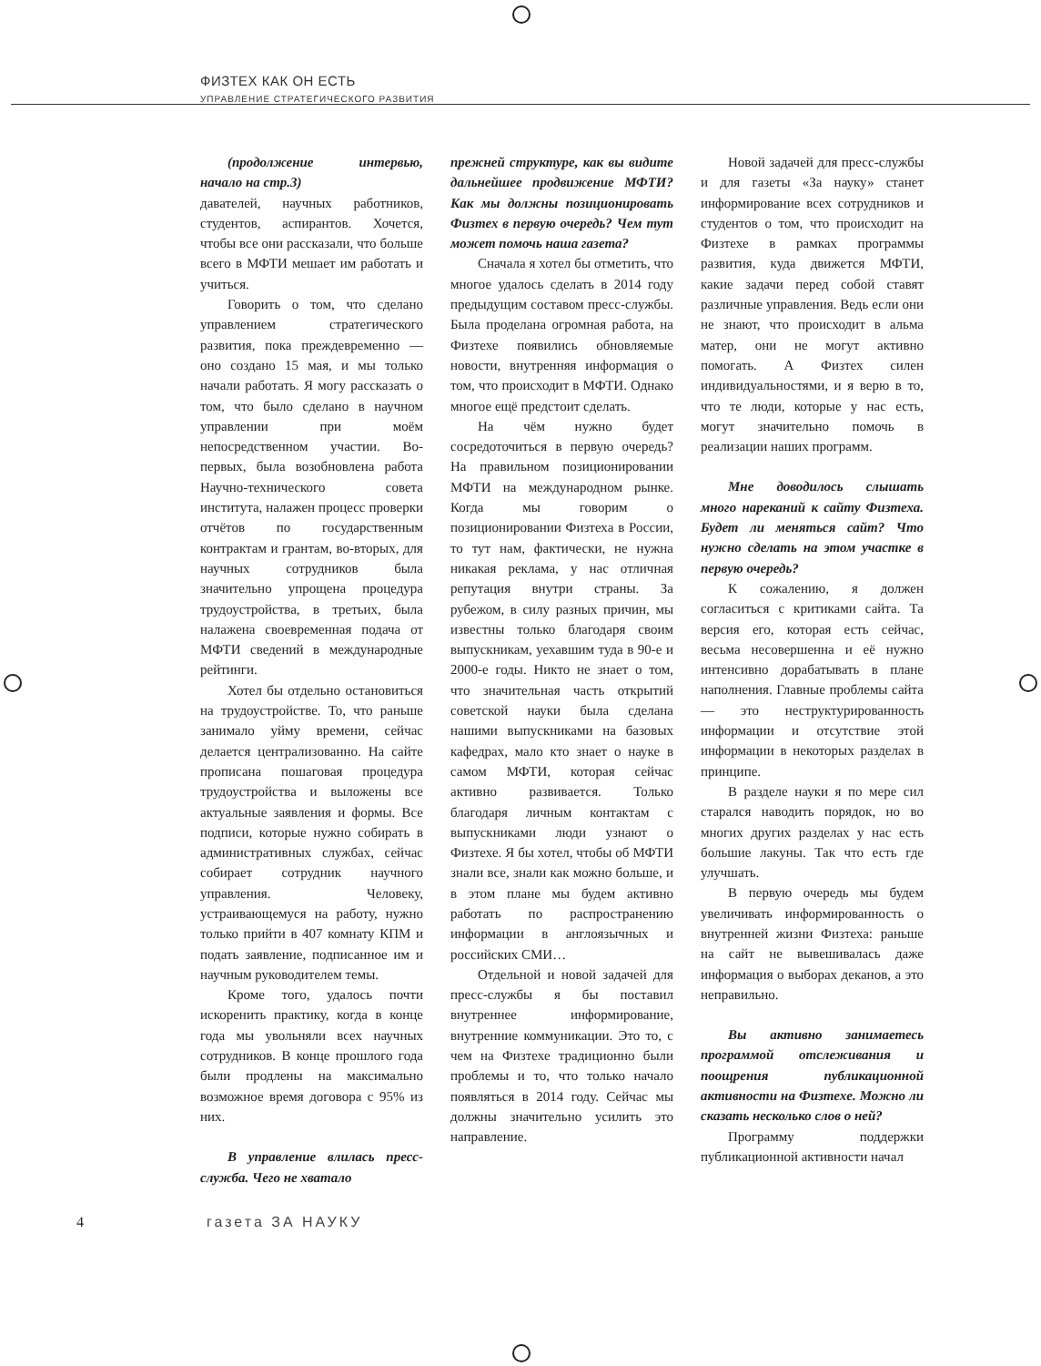ФИЗТЕХ КАК ОН ЕСТЬ
УПРАВЛЕНИЕ СТРАТЕГИЧЕСКОГО РАЗВИТИЯ
(продолжение интервью, начало на стр.3)
давателей, научных работников, студентов, аспирантов. Хочется, чтобы все они рассказали, что больше всего в МФТИ мешает им работать и учиться.
Говорить о том, что сделано управлением стратегического развития, пока преждевременно — оно создано 15 мая, и мы только начали работать. Я могу рассказать о том, что было сделано в научном управлении при моём непосредственном участии. Во-первых, была возобновлена работа Научно-технического совета института, налажен процесс проверки отчётов по государственным контрактам и грантам, во-вторых, для научных сотрудников была значительно упрощена процедура трудоустройства, в третьих, была налажена своевременная подача от МФТИ сведений в международные рейтинги.
Хотел бы отдельно остановиться на трудоустройстве. То, что раньше занимало уйму времени, сейчас делается централизованно. На сайте прописана пошаговая процедура трудоустройства и выложены все актуальные заявления и формы. Все подписи, которые нужно собирать в административных службах, сейчас собирает сотрудник научного управления. Человеку, устраивающемуся на работу, нужно только прийти в 407 комнату КПМ и подать заявление, подписанное им и научным руководителем темы.
Кроме того, удалось почти искоренить практику, когда в конце года мы увольняли всех научных сотрудников. В конце прошлого года были продлены на максимально возможное время договора с 95% из них.
В управление влилась пресс-служба. Чего не хватало
прежней структуре, как вы видите дальнейшее продвижение МФТИ? Как мы должны позиционировать Физтех в первую очередь? Чем тут может помочь наша газета?
Сначала я хотел бы отметить, что многое удалось сделать в 2014 году предыдущим составом пресс-службы. Была проделана огромная работа, на Физтехе появились обновляемые новости, внутренняя информация о том, что происходит в МФТИ. Однако многое ещё предстоит сделать.
На чём нужно будет сосредоточиться в первую очередь? На правильном позиционировании МФТИ на международном рынке. Когда мы говорим о позиционировании Физтеха в России, то тут нам, фактически, не нужна никакая реклама, у нас отличная репутация внутри страны. За рубежом, в силу разных причин, мы известны только благодаря своим выпускникам, уехавшим туда в 90-е и 2000-е годы. Никто не знает о том, что значительная часть открытий советской науки была сделана нашими выпускниками на базовых кафедрах, мало кто знает о науке в самом МФТИ, которая сейчас активно развивается. Только благодаря личным контактам с выпускниками люди узнают о Физтехе. Я бы хотел, чтобы об МФТИ знали все, знали как можно больше, и в этом плане мы будем активно работать по распространению информации в англоязычных и российских СМИ…
Отдельной и новой задачей для пресс-службы я бы поставил внутреннее информирование, внутренние коммуникации. Это то, с чем на Физтехе традиционно были проблемы и то, что только начало появляться в 2014 году. Сейчас мы должны значительно усилить это направление.
Новой задачей для пресс-службы и для газеты «За науку» станет информирование всех сотрудников и студентов о том, что происходит на Физтехе в рамках программы развития, куда движется МФТИ, какие задачи перед собой ставят различные управления. Ведь если они не знают, что происходит в альма матер, они не могут активно помогать. А Физтех силен индивидуальностями, и я верю в то, что те люди, которые у нас есть, могут значительно помочь в реализации наших программ.
Мне доводилось слышать много нареканий к сайту Физтеха. Будет ли меняться сайт? Что нужно сделать на этом участке в первую очередь?
К сожалению, я должен согласиться с критиками сайта. Та версия его, которая есть сейчас, весьма несовершенна и её нужно интенсивно дорабатывать в плане наполнения. Главные проблемы сайта — это неструктурированность информации и отсутствие этой информации в некоторых разделах в принципе.
В разделе науки я по мере сил старался наводить порядок, но во многих других разделах у нас есть большие лакуны. Так что есть где улучшать.
В первую очередь мы будем увеличивать информированность о внутренней жизни Физтеха: раньше на сайт не вывешивалась даже информация о выборах деканов, а это неправильно.
Вы активно занимаетесь программой отслеживания и поощрения публикационной активности на Физтехе. Можно ли сказать несколько слов о ней?
Программу поддержки публикационной активности начал
4 газета ЗА НАУКУ